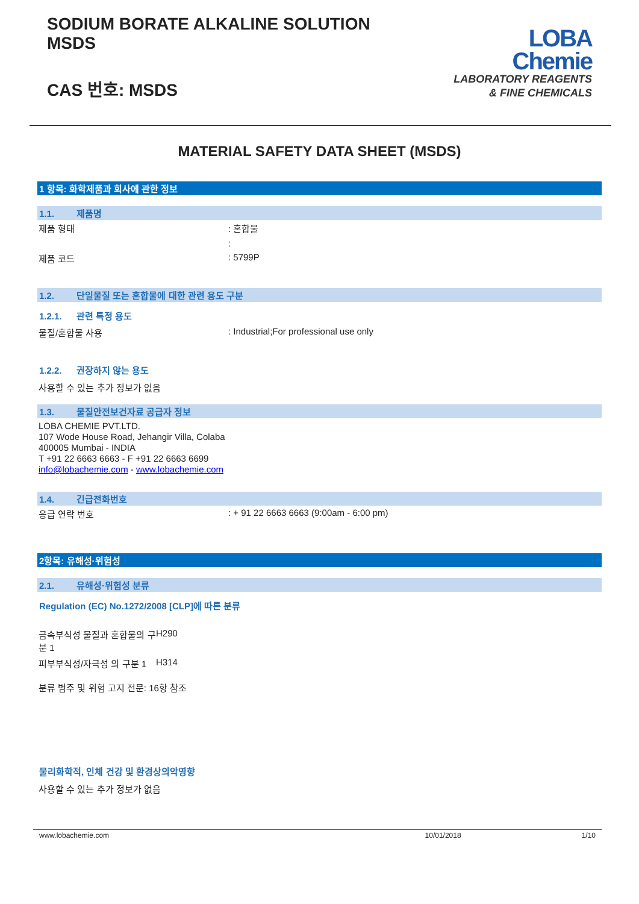SODIUM BORATE ALKALINE SOLUTION
MSDS
CAS 번호: MSDS
LOBA
Chemie
LABORATORY REAGENTS
& FINE CHEMICALS
MATERIAL SAFETY DATA SHEET (MSDS)
1 항목: 화학제품과 회사에 관한 정보
1.1. 제품명
제품 형태 : 혼합물
:
제품 코드 : 5799P
1.2. 단일물질 또는 혼합물에 대한 관련 용도 구분
1.2.1. 관련 특정 용도
물질/혼합물 사용 : Industrial;For professional use only
1.2.2. 권장하지 않는 용도
사용할 수 있는 추가 정보가 없음
1.3. 물질안전보건자료 공급자 정보
LOBA CHEMIE PVT.LTD.
107 Wode House Road, Jehangir Villa, Colaba
400005 Mumbai - INDIA
T +91 22 6663 6663 - F +91 22 6663 6699
info@lobachemie.com - www.lobachemie.com
1.4. 긴급전화번호
응급 연락 번호 : + 91 22 6663 6663 (9:00am - 6:00 pm)
2항목: 유해성·위험성
2.1. 유해성·위험성 분류
Regulation (EC) No.1272/2008 [CLP]에 따른 분류
금속부식성 물질과 혼합물의 구분 1
H290
피부부식성/자극성 의 구분 1
H314
분류 범주 및 위험 고지 전문: 16항 참조
물리화학적, 인체 건강 및 환경상의악영향
사용할 수 있는 추가 정보가 없음
www.lobachemie.com 10/01/2018 1/10